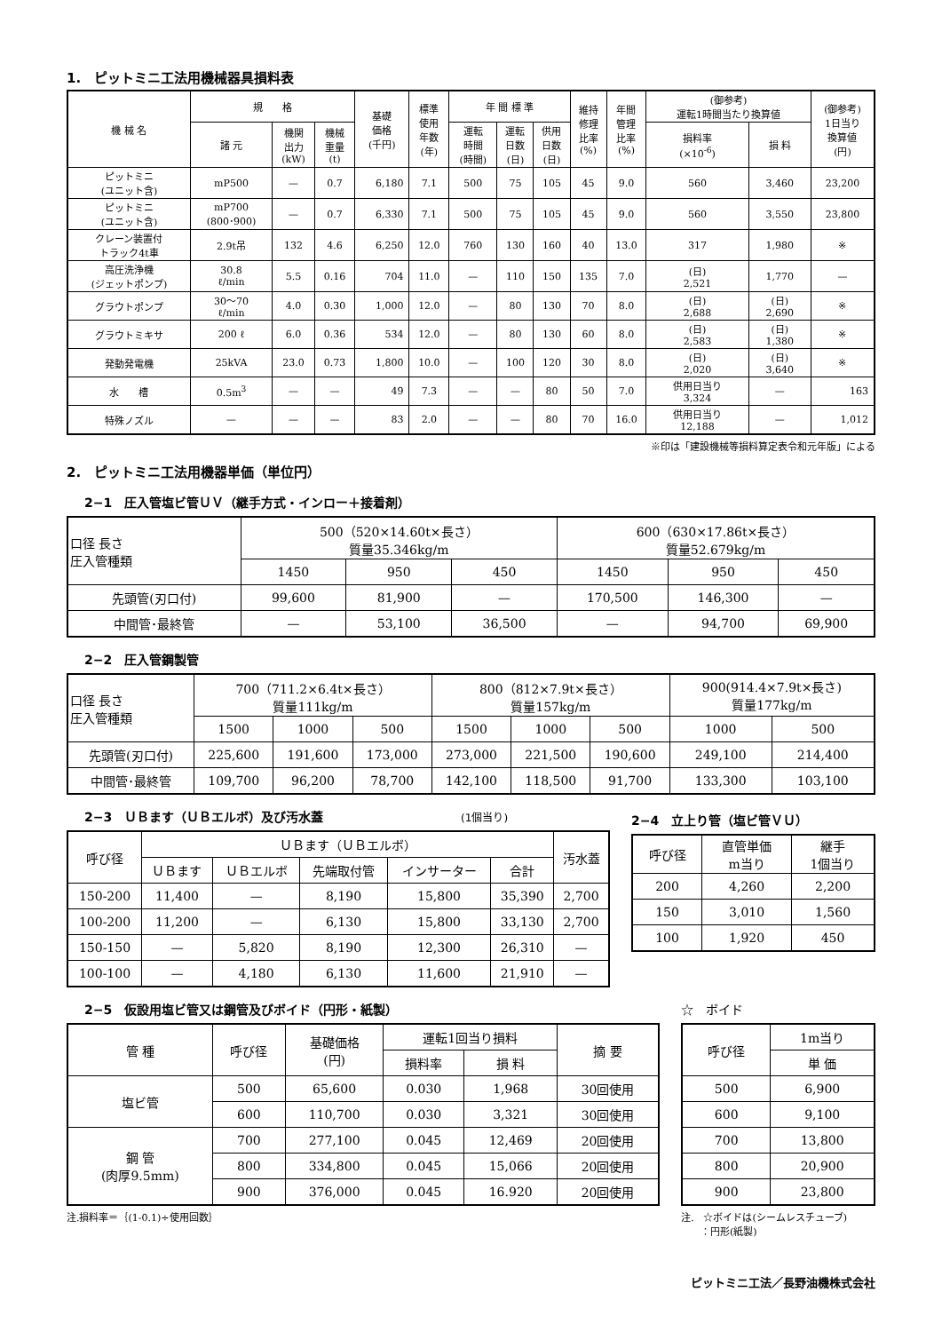1.　ピットミニ工法用機械器具損料表
| 機 械 名 | 規 格 | | | 基礎 価格 (千円) | 標準 使用 年数 (年) | 年 間 標 準 | | | 維持 修理 比率 (%) | 年間 管理 比率 (%) | (御参考) 運転1時間当たり換算値 | | (御参考) 1日当り 換算値 (円) |
| --- | --- | --- | --- | --- | --- | --- | --- | --- | --- | --- | --- | --- | --- |
| | 諸 元 | 機関 出力 (kW) | 機械 重量 (t) | | | 運転 時間 (時間) | 運転 日数 (日) | 供用 日数 (日) | | | 損料率 (×10<sup>-6</sup>) | 損 料 | |
| ピットミニ (ユニット含) | mP500 | — | 0.7 | 6,180 | 7.1 | 500 | 75 | 105 | 45 | 9.0 | 560 | 3,460 | 23,200 |
| ピットミニ (ユニット含) | mP700 (800･900) | — | 0.7 | 6,330 | 7.1 | 500 | 75 | 105 | 45 | 9.0 | 560 | 3,550 | 23,800 |
| クレーン装置付 トラック4t車 | 2.9t吊 | 132 | 4.6 | 6,250 | 12.0 | 760 | 130 | 160 | 40 | 13.0 | 317 | 1,980 | ※ |
| 高圧洗浄機 (ジェットポンプ) | 30.8 ℓ/min | 5.5 | 0.16 | 704 | 11.0 | — | 110 | 150 | 135 | 7.0 | (日) 2,521 | 1,770 | — |
| グラウトポンプ | 30～70 ℓ/min | 4.0 | 0.30 | 1,000 | 12.0 | — | 80 | 130 | 70 | 8.0 | (日) 2,688 | (日) 2,690 | ※ |
| グラウトミキサ | 200 ℓ | 6.0 | 0.36 | 534 | 12.0 | — | 80 | 130 | 60 | 8.0 | (日) 2,583 | (日) 1,380 | ※ |
| 発動発電機 | 25kVA | 23.0 | 0.73 | 1,800 | 10.0 | — | 100 | 120 | 30 | 8.0 | (日) 2,020 | (日) 3,640 | ※ |
| 水 槽 | 0.5m<sup>3</sup> | — | — | 49 | 7.3 | — | — | 80 | 50 | 7.0 | 供用日当り 3,324 | — | 163 |
| 特殊ノズル | — | — | — | 83 | 2.0 | — | — | 80 | 70 | 16.0 | 供用日当り 12,188 | — | 1,012 |
※印は「建設機械等損料算定表令和元年版」による
2.　ピットミニ工法用機器単価（単位円）
2−1　圧入管塩ビ管ＵＶ（継手方式・インロー＋接着剤）
| 口径 長さ 圧入管種類 | 500（520×14.60t×長さ） 質量35.346kg/m | | | 600（630×17.86t×長さ） 質量52.679kg/m | | |
| --- | --- | --- | --- | --- | --- | --- |
| | 1450 | 950 | 450 | 1450 | 950 | 450 |
| 先頭管(刃口付) | 99,600 | 81,900 | — | 170,500 | 146,300 | — |
| 中間管･最終管 | — | 53,100 | 36,500 | — | 94,700 | 69,900 |
2−2　圧入管鋼製管
| 口径 長さ 圧入管種類 | 700（711.2×6.4t×長さ） 質量111kg/m | | | 800（812×7.9t×長さ） 質量157kg/m | | | 900(914.4×7.9t×長さ) 質量177kg/m | |
| --- | --- | --- | --- | --- | --- | --- | --- | --- |
| | 1500 | 1000 | 500 | 1500 | 1000 | 500 | 1000 | 500 |
| 先頭管(刃口付) | 225,600 | 191,600 | 173,000 | 273,000 | 221,500 | 190,600 | 249,100 | 214,400 |
| 中間管･最終管 | 109,700 | 96,200 | 78,700 | 142,100 | 118,500 | 91,700 | 133,300 | 103,100 |
2−3　ＵＢます（ＵＢエルボ）及び汚水蓋 (1個当り)
| 呼び径 | ＵＢます（ＵＢエルボ） | | | | | 汚水蓋 |
| --- | --- | --- | --- | --- | --- | --- |
| | ＵＢます | ＵＢエルボ | 先端取付管 | インサーター | 合計 | |
| 150-200 | 11,400 | — | 8,190 | 15,800 | 35,390 | 2,700 |
| 100-200 | 11,200 | — | 6,130 | 15,800 | 33,130 | 2,700 |
| 150-150 | — | 5,820 | 8,190 | 12,300 | 26,310 | — |
| 100-100 | — | 4,180 | 6,130 | 11,600 | 21,910 | — |
2−4　立上り管（塩ビ管ＶＵ）
| 呼び径 | 直管単価 m当り | 継手 1個当り |
| --- | --- | --- |
| 200 | 4,260 | 2,200 |
| 150 | 3,010 | 1,560 |
| 100 | 1,920 | 450 |
2−5　仮設用塩ビ管又は鋼管及びボイド（円形・紙製）
| 管 種 | 呼び径 | 基礎価格 (円) | 運転1回当り損料 | | 摘 要 |
| --- | --- | --- | --- | --- | --- |
| | | | 損料率 | 損 料 | |
| 塩ビ管 | 500 | 65,600 | 0.030 | 1,968 | 30回使用 |
| | 600 | 110,700 | 0.030 | 3,321 | 30回使用 |
| 鋼 管 (肉厚9.5mm) | 700 | 277,100 | 0.045 | 12,469 | 20回使用 |
| | 800 | 334,800 | 0.045 | 15,066 | 20回使用 |
| | 900 | 376,000 | 0.045 | 16.920 | 20回使用 |
注.損料率＝｛(1-0.1)÷使用回数｝
☆　ボイド
| 呼び径 | 1m当り |
| --- | --- |
| | 単 価 |
| 500 | 6,900 |
| 600 | 9,100 |
| 700 | 13,800 |
| 800 | 20,900 |
| 900 | 23,800 |
注.　☆ボイドは(シームレスチューブ)
　　：円形(紙製)
ピットミニ工法／長野油機株式会社